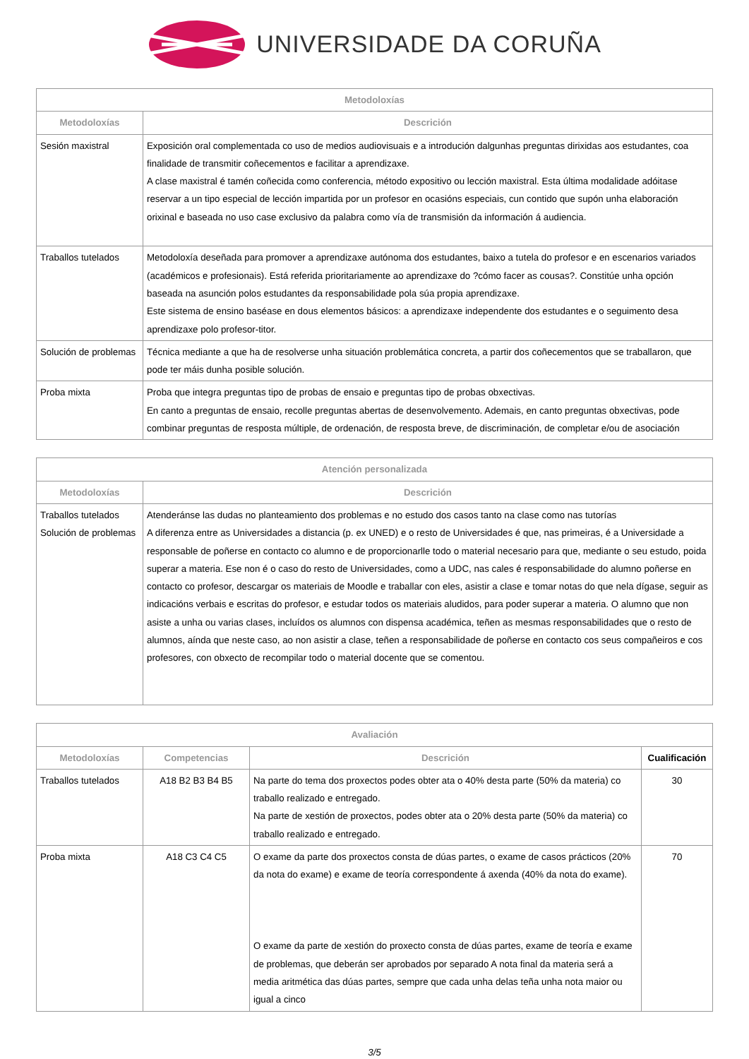UNIVERSIDADE DA CORUÑA
| Metodoloxías | |
| --- | --- |
| Metodoloxías | Descrición |
| Sesión maxistral | Exposición oral complementada co uso de medios audiovisuais e a introdución dalgunhas preguntas dirixidas aos estudantes, coa finalidade de transmitir coñecementos e facilitar a aprendizaxe. A clase maxistral é tamén coñecida como conferencia, método expositivo ou lección maxistral. Esta última modalidade adóitase reservar a un tipo especial de lección impartida por un profesor en ocasións especiais, cun contido que supón unha elaboración orixinal e baseada no uso case exclusivo da palabra como vía de transmisión da información á audiencia. |
| Traballos tutelados | Metodoloxía deseñada para promover a aprendizaxe autónoma dos estudantes, baixo a tutela do profesor e en escenarios variados (académicos e profesionais). Está referida prioritariamente ao aprendizaxe do ?cómo facer as cousas?. Constitúe unha opción baseada na asunción polos estudantes da responsabilidade pola súa propia aprendizaxe. Este sistema de ensino baséase en dous elementos básicos: a aprendizaxe independente dos estudantes e o seguimento desa aprendizaxe polo profesor-titor. |
| Solución de problemas | Técnica mediante a que ha de resolverse unha situación problemática concreta, a partir dos coñecementos que se traballaron, que pode ter máis dunha posible solución. |
| Proba mixta | Proba que integra preguntas tipo de probas de ensaio e preguntas tipo de probas obxectivas. En canto a preguntas de ensaio, recolle preguntas abertas de desenvolvemento. Ademais, en canto preguntas obxectivas, pode combinar preguntas de resposta múltiple, de ordenación, de resposta breve, de discriminación, de completar e/ou de asociación |
| Atención personalizada | |
| --- | --- |
| Metodoloxías | Descrición |
| Traballos tutelados Solución de problemas | Atenderánse las dudas no planteamiento dos problemas e no estudo dos casos tanto na clase como nas tutorías A diferenza entre as Universidades a distancia (p. ex UNED) e o resto de Universidades é que, nas primeiras, é a Universidade a responsable de poñerse en contacto co alumno e de proporcionarlle todo o material necesario para que, mediante o seu estudo, poida superar a materia. Ese non é o caso do resto de Universidades, como a UDC, nas cales é responsabilidade do alumno poñerse en contacto co profesor, descargar os materiais de Moodle e traballar con eles, asistir a clase e tomar notas do que nela dígase, seguir as indicacións verbais e escritas do profesor, e estudar todos os materiais aludidos, para poder superar a materia. O alumno que non asiste a unha ou varias clases, incluídos os alumnos con dispensa académica, teñen as mesmas responsabilidades que o resto de alumnos, aínda que neste caso, ao non asistir a clase, teñen a responsabilidade de poñerse en contacto cos seus compañeiros e cos profesores, con obxecto de recompilar todo o material docente que se comentou. |
| Avaliación | | | |
| --- | --- | --- | --- |
| Metodoloxías | Competencias | Descrición | Cualificación |
| Traballos tutelados | A18 B2 B3 B4 B5 | Na parte do tema dos proxectos podes obter ata o 40% desta parte (50% da materia) co traballo realizado e entregado. Na parte de xestión de proxectos, podes obter ata o 20% desta parte (50% da materia) co traballo realizado e entregado. | 30 |
| Proba mixta | A18 C3 C4 C5 | O exame da parte dos proxectos consta de dúas partes, o exame de casos prácticos (20% da nota do exame) e exame de teoría correspondente á axenda (40% da nota do exame). O exame da parte de xestión do proxecto consta de dúas partes, exame de teoría e exame de problemas, que deberán ser aprobados por separado A nota final da materia será a media aritmética das dúas partes, sempre que cada unha delas teña unha nota maior ou igual a cinco | 70 |
3/5